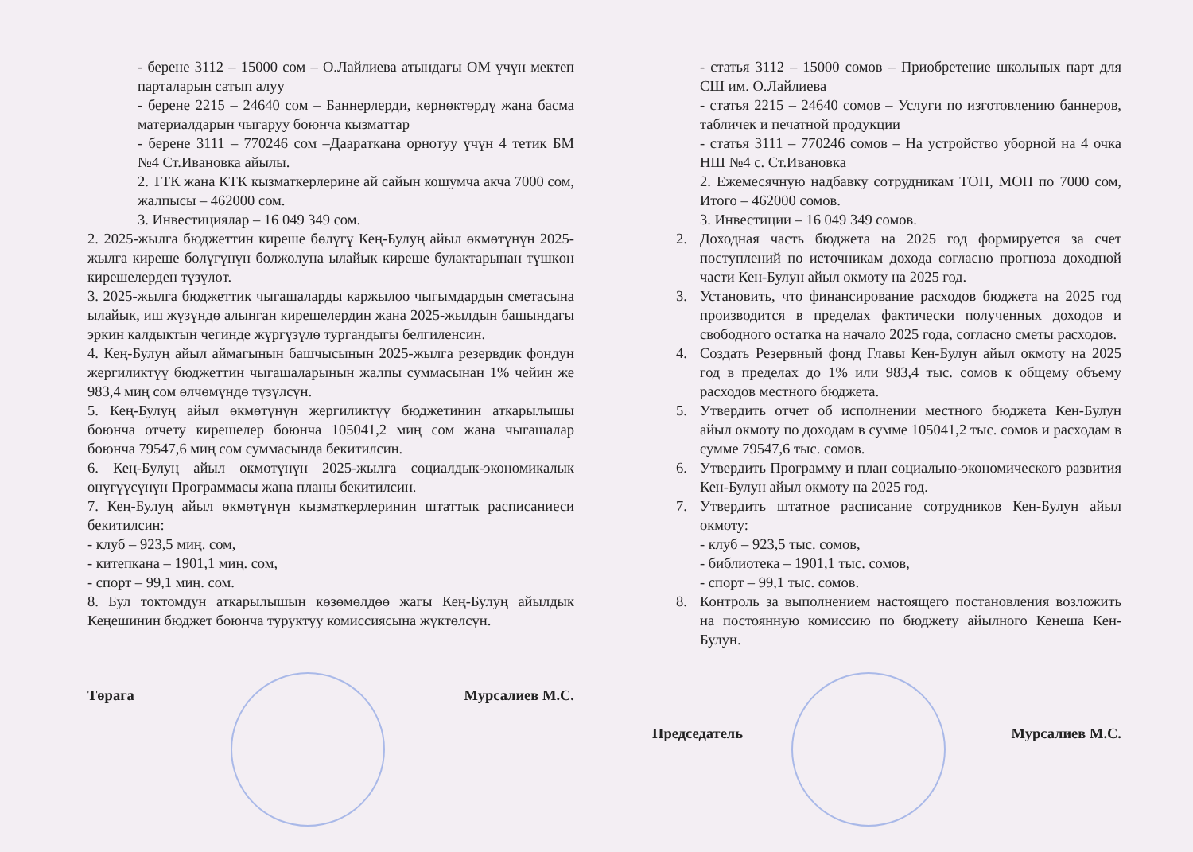- берене 3112 – 15000 сом – О.Лайлиева атындагы ОМ үчүн мектеп парталарын сатып алуу
- берене 2215 – 24640 сом – Баннерлерди, көрнөктөрдү жана басма материалдарын чыгаруу боюнча кызматтар
- берене 3111 – 770246 сом –Даараткана орнотуу үчүн 4 тетик БМ №4 Ст.Ивановка айылы.
2. ТТК жана КТК кызматкерлерине ай сайын кошумча акча 7000 сом, жалпысы – 462000 сом.
3. Инвестициялар – 16 049 349 сом.
2. 2025-жылга бюджеттин киреше бөлүгү Кең-Булуң айыл өкмөтүнүн 2025-жылга киреше бөлүгүнүн болжолуна ылайык киреше булактарынан түшкөн кирешелерден түзүлөт.
3. 2025-жылга бюджеттик чыгашаларды каржылоо чыгымдардын сметасына ылайык, иш жүзүндө алынган кирешелердин жана 2025-жылдын башындагы эркин калдыктын чегинде жүргүзүлө тургандыгы белгиленсин.
4. Кең-Булуң айыл аймагынын башчысынын 2025-жылга резервдик фондун жергиликтүү бюджеттин чыгашаларынын жалпы суммасынан 1% чейин же 983,4 миң сом өлчөмүндө түзүлсүн.
5. Кең-Булуң айыл өкмөтүнүн жергиликтүү бюджетинин аткарылышы боюнча отчету кирешелер боюнча 105041,2 миң сом жана чыгашалар боюнча 79547,6 миң сом суммасында бекитилсин.
6. Кең-Булуң айыл өкмөтүнүн 2025-жылга социалдык-экономикалык өнүгүүсүнүн Программасы жана планы бекитилсин.
7. Кең-Булуң айыл өкмөтүнүн кызматкерлеринин штаттык расписаниеси бекитилсин:
- клуб – 923,5 миң. сом,
- китепкана – 1901,1 миң. сом,
- спорт – 99,1 миң. сом.
8. Бул токтомдун аткарылышын көзөмөлдөө жагы Кең-Булуң айылдык Кеңешинин бюджет боюнча туруктуу комиссиясына жүктөлсүн.
Төрага Мурсалиев М.С.
- статья 3112 – 15000 сомов – Приобретение школьных парт для СШ им. О.Лайлиева
- статья 2215 – 24640 сомов – Услуги по изготовлению баннеров, табличек и печатной продукции
- статья 3111 – 770246 сомов – На устройство уборной на 4 очка НШ №4 с. Ст.Ивановка
2. Ежемесячную надбавку сотрудникам ТОП, МОП по 7000 сом, Итого – 462000 сомов.
3. Инвестиции – 16 049 349 сомов.
2. Доходная часть бюджета на 2025 год формируется за счет поступлений по источникам дохода согласно прогноза доходной части Кен-Булун айыл окмоту на 2025 год.
3. Установить, что финансирование расходов бюджета на 2025 год производится в пределах фактически полученных доходов и свободного остатка на начало 2025 года, согласно сметы расходов.
4. Создать Резервный фонд Главы Кен-Булун айыл окмоту на 2025 год в пределах до 1% или 983,4 тыс. сомов к общему объему расходов местного бюджета.
5. Утвердить отчет об исполнении местного бюджета Кен-Булун айыл окмоту по доходам в сумме 105041,2 тыс. сомов и расходам в сумме 79547,6 тыс. сомов.
6. Утвердить Программу и план социально-экономического развития Кен-Булун айыл окмоту на 2025 год.
7. Утвердить штатное расписание сотрудников Кен-Булун айыл окмоту:
- клуб – 923,5 тыс. сомов,
- библиотека – 1901,1 тыс. сомов,
- спорт – 99,1 тыс. сомов.
8. Контроль за выполнением настоящего постановления возложить на постоянную комиссию по бюджету айылного Кенеша Кен-Булун.
Председатель Мурсалиев М.С.